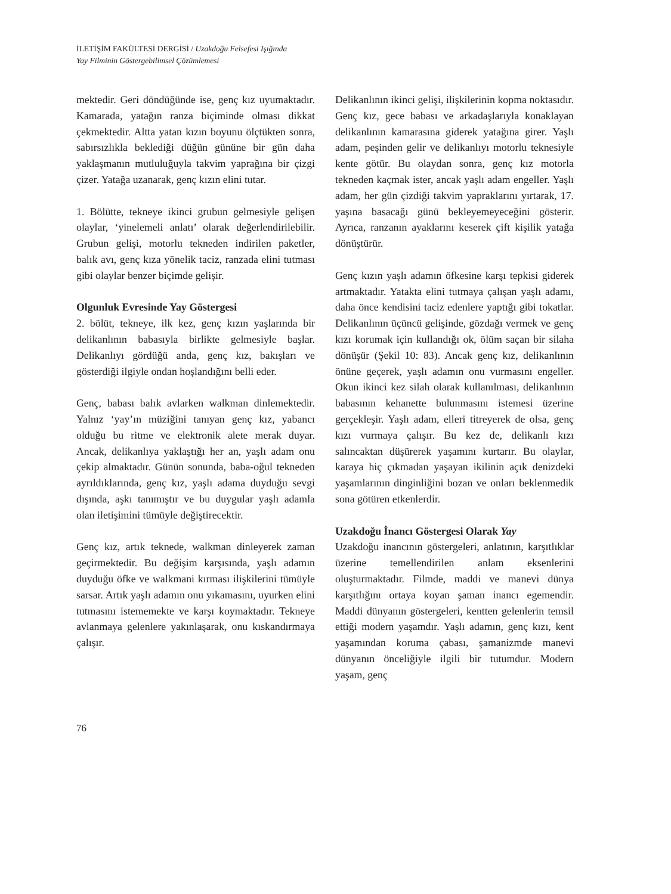İLETİŞİM FAKÜLTESİ DERGİSİ / Uzakdoğu Felsefesi Işığında
Yay Filminin Göstergebilimsel Çözümlemesi
mektedir. Geri döndüğünde ise, genç kız uyumaktadır. Kamarada, yatağın ranza biçiminde olması dikkat çekmektedir. Altta yatan kızın boyunu ölçtükten sonra, sabırsızlıkla beklediği düğün gününe bir gün daha yaklaşmanın mutluluğuyla takvim yaprağına bir çizgi çizer. Yatağa uzanarak, genç kızın elini tutar.
1. Bölütte, tekneye ikinci grubun gelmesiyle gelişen olaylar, ‘yinelemeli anlatı’ olarak değerlendirilebilir. Grubun gelişi, motorlu tekneden indirilen paketler, balık avı, genç kıza yönelik taciz, ranzada elini tutması gibi olaylar benzer biçimde gelişir.
Olgunluk Evresinde Yay Göstergesi
2. bölüt, tekneye, ilk kez, genç kızın yaşlarında bir delikanlının babasıyla birlikte gelmesiyle başlar. Delikanlıyı gördüğü anda, genç kız, bakışları ve gösterdiği ilgiyle ondan hoşlandığını belli eder.
Genç, babası balık avlarken walkman dinlemektedir. Yalnız ‘yay’ın müziğini tanıyan genç kız, yabancı olduğu bu ritme ve elektronik alete merak duyar. Ancak, delikanlıya yaklaştığı her an, yaşlı adam onu çekip almaktadır. Günün sonunda, baba-oğul tekneden ayrıldıklarında, genç kız, yaşlı adama duyduğu sevgi dışında, aşkı tanımıştır ve bu duygular yaşlı adamla olan iletişimini tümüyle değiştirecektir.
Genç kız, artık teknede, walkman dinleyerek zaman geçirmektedir. Bu değişim karşısında, yaşlı adamın duyduğu öfke ve walkmani kırması ilişkilerini tümüyle sarsar. Artık yaşlı adamın onu yıkamasını, uyurken elini tutmasını istememekte ve karşı koymaktadır. Tekneye avlanmaya gelenlere yakınlaşarak, onu kıskandırmaya çalışır.
Delikanlının ikinci gelişi, ilişkilerinin kopma noktasıdır. Genç kız, gece babası ve arkadaşlarıyla konaklayan delikanlının kamarasına giderek yatağına girer. Yaşlı adam, peşinden gelir ve delikanlıyı motorlu teknesiyle kente götür. Bu olaydan sonra, genç kız motorla tekneden kaçmak ister, ancak yaşlı adam engeller. Yaşlı adam, her gün çizdiği takvim yapraklarını yırtarak, 17. yaşına basacağı günü bekleyemeyeceğini gösterir. Ayrıca, ranzanın ayaklarını keserek çift kişilik yatağa dönüştürür.
Genç kızın yaşlı adamın öfkesine karşı tepkisi giderek artmaktadır. Yatakta elini tutmaya çalışan yaşlı adamı, daha önce kendisini taciz edenlere yaptığı gibi tokatlar. Delikanlının üçüncü gelişinde, gözdağı vermek ve genç kızı korumak için kullandığı ok, ölüm saçan bir silaha dönüşür (Şekil 10: 83). Ancak genç kız, delikanlının önüne geçerek, yaşlı adamın onu vurmasını engeller. Okun ikinci kez silah olarak kullanılması, delikanlının babasının kehanette bulunmasını istemesi üzerine gerçekleşir. Yaşlı adam, elleri titreyerek de olsa, genç kızı vurmaya çalışır. Bu kez de, delikanlı kızı salıncaktan düşürerek yaşamını kurtarır. Bu olaylar, karaya hiç çıkmadan yaşayan ikilinin açık denizdeki yaşamlarının dinginliğini bozan ve onları beklenmedik sona götüren etkenlerdir.
Uzakdoğu İnancı Göstergesi Olarak Yay
Uzakdoğu inancının göstergeleri, anlatının, karşıtlıklar üzerine temellendirilen anlam eksenlerini oluşturmaktadır. Filmde, maddi ve manevi dünya karşıtlığını ortaya koyan şaman inancı egemendir. Maddi dünyanın göstergeleri, kentten gelenlerin temsil ettiği modern yaşamdır. Yaşlı adamın, genç kızı, kent yaşamından koruma çabası, şamanizmde manevi dünyanın önceliğiyle ilgili bir tutumdur. Modern yaşam, genç
76